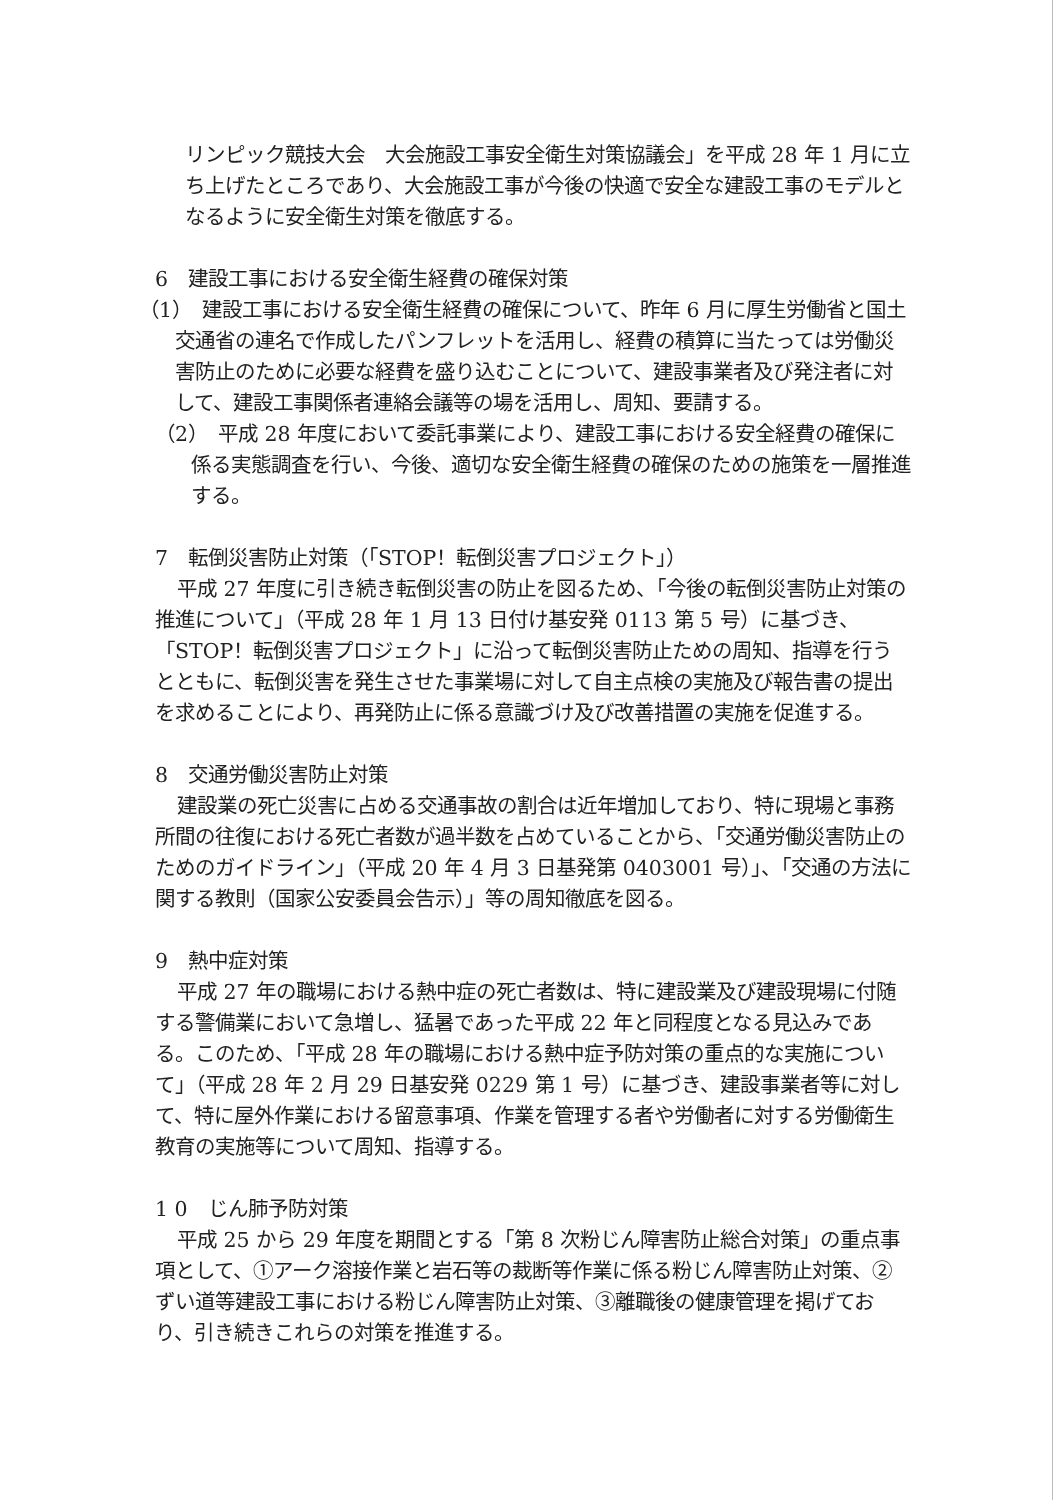リンピック競技大会　大会施設工事安全衛生対策協議会」を平成 28 年 1 月に立ち上げたところであり、大会施設工事が今後の快適で安全な建設工事のモデルとなるように安全衛生対策を徹底する。
6　建設工事における安全衛生経費の確保対策
（1）　建設工事における安全衛生経費の確保について、昨年 6 月に厚生労働省と国土交通省の連名で作成したパンフレットを活用し、経費の積算に当たっては労働災害防止のために必要な経費を盛り込むことについて、建設事業者及び発注者に対して、建設工事関係者連絡会議等の場を活用し、周知、要請する。
（2）　平成 28 年度において委託事業により、建設工事における安全経費の確保に係る実態調査を行い、今後、適切な安全衛生経費の確保のための施策を一層推進する。
7　転倒災害防止対策（「STOP！転倒災害プロジェクト」）
平成 27 年度に引き続き転倒災害の防止を図るため、「今後の転倒災害防止対策の推進について」（平成 28 年 1 月 13 日付け基安発 0113 第 5 号）に基づき、「STOP！転倒災害プロジェクト」に沿って転倒災害防止ための周知、指導を行うとともに、転倒災害を発生させた事業場に対して自主点検の実施及び報告書の提出を求めることにより、再発防止に係る意識づけ及び改善措置の実施を促進する。
8　交通労働災害防止対策
建設業の死亡災害に占める交通事故の割合は近年増加しており、特に現場と事務所間の往復における死亡者数が過半数を占めていることから、「交通労働災害防止のためのガイドライン」（平成 20 年 4 月 3 日基発第 0403001 号）」、「交通の方法に関する教則（国家公安委員会告示）」等の周知徹底を図る。
9　熱中症対策
平成 27 年の職場における熱中症の死亡者数は、特に建設業及び建設現場に付随する警備業において急増し、猛暑であった平成 22 年と同程度となる見込みである。このため、「平成 28 年の職場における熱中症予防対策の重点的な実施について」（平成 28 年 2 月 29 日基安発 0229 第 1 号）に基づき、建設事業者等に対して、特に屋外作業における留意事項、作業を管理する者や労働者に対する労働衛生教育の実施等について周知、指導する。
1 0　じん肺予防対策
平成 25 から 29 年度を期間とする「第 8 次粉じん障害防止総合対策」の重点事項として、①アーク溶接作業と岩石等の裁断等作業に係る粉じん障害防止対策、②ずい道等建設工事における粉じん障害防止対策、③離職後の健康管理を掲げており、引き続きこれらの対策を推進する。